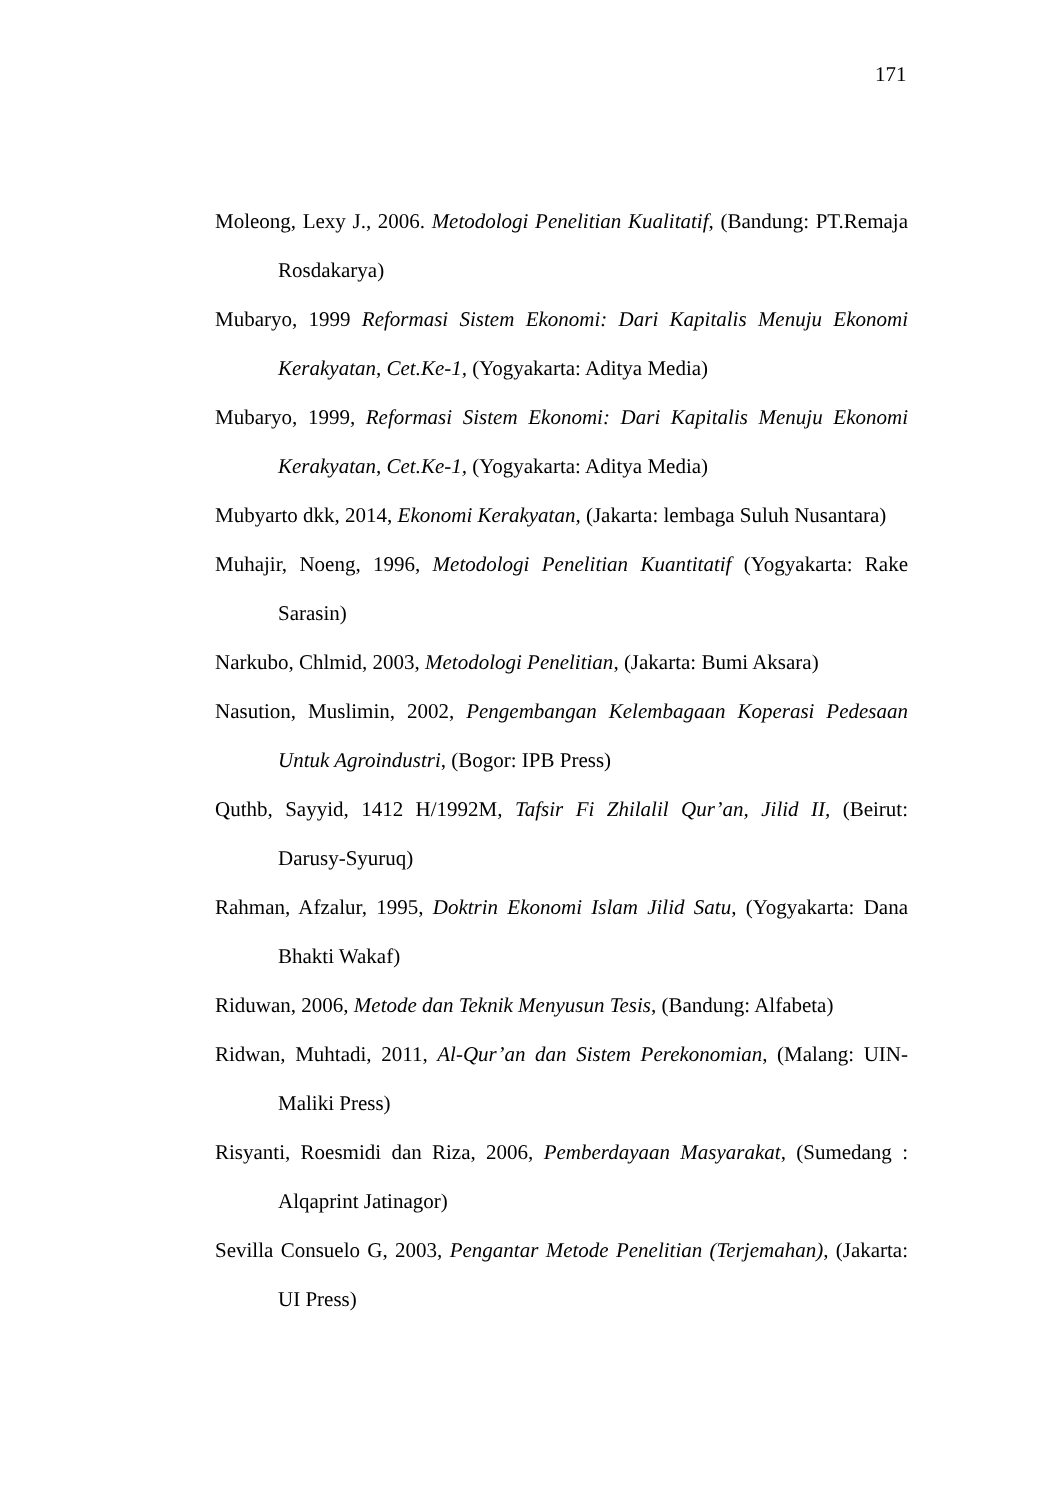171
Moleong, Lexy J., 2006. Metodologi Penelitian Kualitatif, (Bandung: PT.Remaja Rosdakarya)
Mubaryo, 1999 Reformasi Sistem Ekonomi: Dari Kapitalis Menuju Ekonomi Kerakyatan, Cet.Ke-1, (Yogyakarta: Aditya Media)
Mubaryo, 1999, Reformasi Sistem Ekonomi: Dari Kapitalis Menuju Ekonomi Kerakyatan, Cet.Ke-1, (Yogyakarta: Aditya Media)
Mubyarto dkk, 2014, Ekonomi Kerakyatan, (Jakarta: lembaga Suluh Nusantara)
Muhajir, Noeng, 1996, Metodologi Penelitian Kuantitatif (Yogyakarta: Rake Sarasin)
Narkubo, Chlmid, 2003, Metodologi Penelitian, (Jakarta: Bumi Aksara)
Nasution, Muslimin, 2002, Pengembangan Kelembagaan Koperasi Pedesaan Untuk Agroindustri, (Bogor: IPB Press)
Quthb, Sayyid, 1412 H/1992M, Tafsir Fi Zhilalil Qur’an, Jilid II, (Beirut: Darusy-Syuruq)
Rahman, Afzalur, 1995, Doktrin Ekonomi Islam Jilid Satu, (Yogyakarta: Dana Bhakti Wakaf)
Riduwan, 2006, Metode dan Teknik Menyusun Tesis, (Bandung: Alfabeta)
Ridwan, Muhtadi, 2011, Al-Qur’an dan Sistem Perekonomian, (Malang: UIN-Maliki Press)
Risyanti, Roesmidi dan Riza, 2006, Pemberdayaan Masyarakat, (Sumedang : Alqaprint Jatinagor)
Sevilla Consuelo G, 2003, Pengantar Metode Penelitian (Terjemahan), (Jakarta: UI Press)